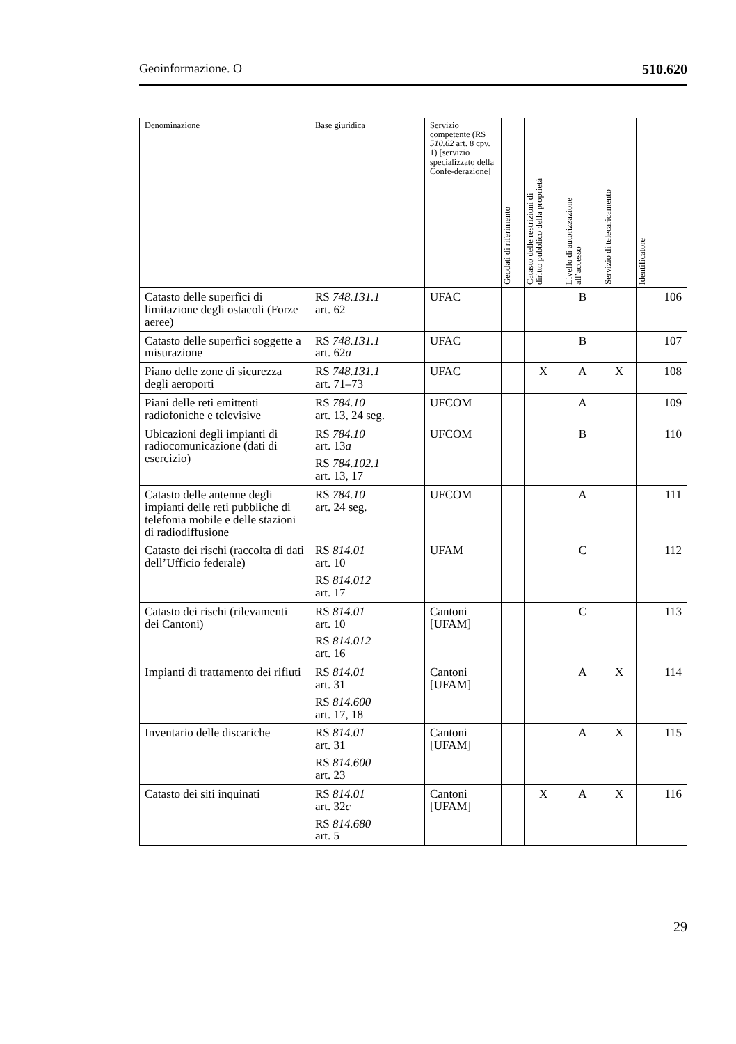Geoinformazione. O 510.620
| Denominazione | Base giuridica | Servizio competente (RS 510.62 art. 8 cpv. 1) [servizio specializzato della Confe-derazione] | Geodati di riferimento | Catasto delle restrizioni di diritto pubblico della proprietà | Livello di autorizzazione all’accesso | Servizio di telecaricamento | Identificatore |
| --- | --- | --- | --- | --- | --- | --- | --- |
| Catasto delle superfici di limitazione degli ostacoli (Forze aeree) | RS 748.131.1 art. 62 | UFAC | | | B | | 106 |
| Catasto delle superfici soggette a misurazione | RS 748.131.1 art. 62 a | UFAC | | | B | | 107 |
| Piano delle zone di sicurezza degli aeroporti | RS 748.131.1 art. 71–73 | UFAC | | X | A | X | 108 |
| Piani delle reti emittenti radiofoniche e televisive | RS 784.10 art. 13, 24 seg. | UFCOM | | | A | | 109 |
| Ubicazioni degli impianti di radiocomunicazione (dati di esercizio) | RS 784.10 art. 13 a RS 784.102.1 art. 13, 17 | UFCOM | | | B | | 110 |
| Catasto delle antenne degli impianti delle reti pubbliche di telefonia mobile e delle stazioni di radiodiffusione | RS 784.10 art. 24 seg. | UFCOM | | | A | | 111 |
| Catasto dei rischi (raccolta di dati dell’Ufficio federale) | RS 814.01 art. 10 RS 814.012 art. 17 | UFAM | | | C | | 112 |
| Catasto dei rischi (rilevamenti dei Cantoni) | RS 814.01 art. 10 RS 814.012 art. 16 | Cantoni [UFAM] | | | C | | 113 |
| Impianti di trattamento dei rifiuti | RS 814.01 art. 31 RS 814.600 art. 17, 18 | Cantoni [UFAM] | | | A | X | 114 |
| Inventario delle discariche | RS 814.01 art. 31 RS 814.600 art. 23 | Cantoni [UFAM] | | | A | X | 115 |
| Catasto dei siti inquinati | RS 814.01 art. 32 c RS 814.680 art. 5 | Cantoni [UFAM] | | X | A | X | 116 |
29